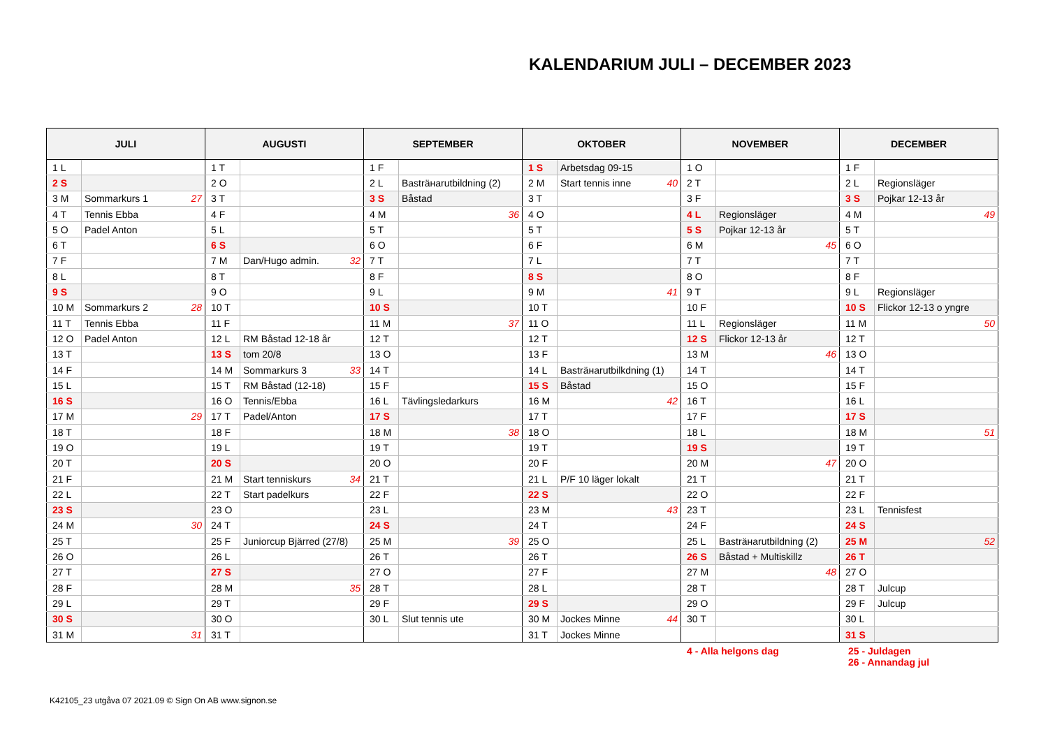KALENDARIUM JULI – DECEMBER 2023
| JULI | | AUGUSTI | | SEPTEMBER | | OKTOBER | | NOVEMBER | | DECEMBER | |
| --- | --- | --- | --- | --- | --- | --- | --- | --- | --- | --- | --- |
| 1 L | | 1 T | | 1 F | | 1 S | Arbetsdag 09-15 | 1 O | | 1 F | |
| 2 S | | 2 O | | 2 L | Basträнarutbildning (2) | 2 M | Start tennis inne 40 | 2 T | | 2 L | Regionsläger |
| 3 M | Sommarkurs 1 27 | 3 T | | 3 S | Båstad | 3 T | | 3 F | | 3 S | Pojkar 12-13 år |
| 4 T | Tennis Ebba | 4 F | | 4 M | 36 | 4 O | | 4 L | Regionsläger | 4 M | 49 |
| 5 O | Padel Anton | 5 L | | 5 T | | 5 T | | 5 S | Pojkar 12-13 år | 5 T | |
| 6 T | | 6 S | | 6 O | | 6 F | | 6 M | 45 | 6 O | |
| 7 F | | 7 M | Dan/Hugo admin. 32 | 7 T | | 7 L | | 7 T | | 7 T | |
| 8 L | | 8 T | | 8 F | | 8 S | | 8 O | | 8 F | |
| 9 S | | 9 O | | 9 L | | 9 M | 41 | 9 T | | 9 L | Regionsläger |
| 10 M | Sommarkurs 2 28 | 10 T | | 10 S | | 10 T | | 10 F | | 10 S | Flickor 12-13 o yngre |
| 11 T | Tennis Ebba | 11 F | | 11 M | 37 | 11 O | | 11 L | Regionsläger | 11 M | 50 |
| 12 O | Padel Anton | 12 L | RM Båstad 12-18 år | 12 T | | 12 T | | 12 S | Flickor 12-13 år | 12 T | |
| 13 T | | 13 S | tom 20/8 | 13 O | | 13 F | | 13 M | 46 | 13 O | |
| 14 F | | 14 M | Sommarkurs 3 33 | 14 T | | 14 L | Basträнarutbilkdning (1) | 14 T | | 14 T | |
| 15 L | | 15 T | RM Båstad (12-18) | 15 F | | 15 S | Båstad | 15 O | | 15 F | |
| 16 S | | 16 O | Tennis/Ebba | 16 L | Tävlingsledarkurs | 16 M | 42 | 16 T | | 16 L | |
| 17 M | 29 | 17 T | Padel/Anton | 17 S | | 17 T | | 17 F | | 17 S | |
| 18 T | | 18 F | | 18 M | 38 | 18 O | | 18 L | | 18 M | 51 |
| 19 O | | 19 L | | 19 T | | 19 T | | 19 S | | 19 T | |
| 20 T | | 20 S | | 20 O | | 20 F | | 20 M | 47 | 20 O | |
| 21 F | | 21 M | Start tenniskurs 34 | 21 T | | 21 L | P/F 10 läger lokalt | 21 T | | 21 T | |
| 22 L | | 22 T | Start padelkurs | 22 F | | 22 S | | 22 O | | 22 F | |
| 23 S | | 23 O | | 23 L | | 23 M | 43 | 23 T | | 23 L | Tennisfest |
| 24 M | 30 | 24 T | | 24 S | | 24 T | | 24 F | | 24 S | |
| 25 T | | 25 F | Juniorcup Bjärred (27/8) | 25 M | 39 | 25 O | | 25 L | Basträнarutbildning (2) | 25 M | 52 |
| 26 O | | 26 L | | 26 T | | 26 T | | 26 S | Båstad + Multiskillz | 26 T | |
| 27 T | | 27 S | | 27 O | | 27 F | | 27 M | 48 | 27 O | |
| 28 F | | 28 M | 35 | 28 T | | 28 L | | 28 T | | 28 T | Julcup |
| 29 L | | 29 T | | 29 F | | 29 S | | 29 O | | 29 F | Julcup |
| 30 S | | 30 O | | 30 L | Slut tennis ute | 30 M | Jockes Minne 44 | 30 T | | 30 L | |
| 31 M | 31 | 31 T | | | | 31 T | Jockes Minne | | | 31 S | |
4 - Alla helgons dag 25 - Juldagen
26 - Annandag jul
K42105_23 utgåva 07 2021.09 © Sign On AB www.signon.se